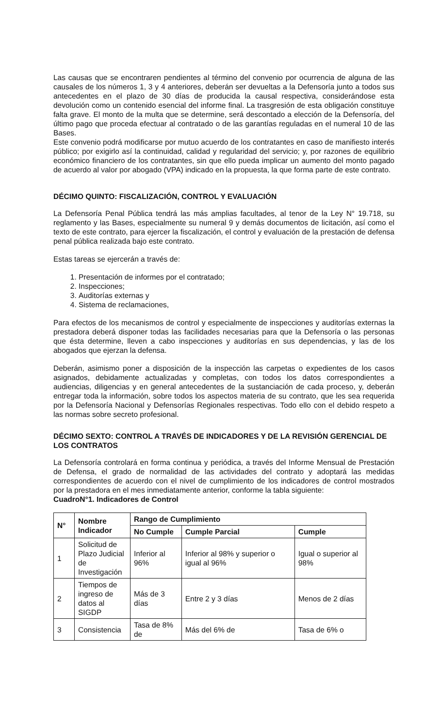Las causas que se encontraren pendientes al término del convenio por ocurrencia de alguna de las causales de los números 1, 3 y 4 anteriores, deberán ser devueltas a la Defensoría junto a todos sus antecedentes en el plazo de 30 días de producida la causal respectiva, considerándose esta devolución como un contenido esencial del informe final. La trasgresión de esta obligación constituye falta grave. El monto de la multa que se determine, será descontado a elección de la Defensoría, del último pago que proceda efectuar al contratado o de las garantías reguladas en el numeral 10 de las Bases.
Este convenio podrá modificarse por mutuo acuerdo de los contratantes en caso de manifiesto interés público; por exigirlo así la continuidad, calidad y regularidad del servicio; y, por razones de equilibrio económico financiero de los contratantes, sin que ello pueda implicar un aumento del monto pagado de acuerdo al valor por abogado (VPA) indicado en la propuesta, la que forma parte de este contrato.
DÉCIMO QUINTO: FISCALIZACIÓN, CONTROL Y EVALUACIÓN
La Defensoría Penal Pública tendrá las más amplias facultades, al tenor de la Ley N° 19.718, su reglamento y las Bases, especialmente su numeral 9 y demás documentos de licitación, así como el texto de este contrato, para ejercer la fiscalización, el control y evaluación de la prestación de defensa penal pública realizada bajo este contrato.
Estas tareas se ejercerán a través de:
1. Presentación de informes por el contratado;
2. Inspecciones;
3. Auditorías externas y
4. Sistema de reclamaciones,
Para efectos de los mecanismos de control y especialmente de inspecciones y auditorías externas la prestadora deberá disponer todas las facilidades necesarias para que la Defensoría o las personas que ésta determine, lleven a cabo inspecciones y auditorías en sus dependencias, y las de los abogados que ejerzan la defensa.
Deberán, asimismo poner a disposición de la inspección las carpetas o expedientes de los casos asignados, debidamente actualizadas y completas, con todos los datos correspondientes a audiencias, diligencias y en general antecedentes de la sustanciación de cada proceso, y, deberán entregar toda la información, sobre todos los aspectos materia de su contrato, que les sea requerida por la Defensoría Nacional y Defensorías Regionales respectivas. Todo ello con el debido respeto a las normas sobre secreto profesional.
DÉCIMO SEXTO: CONTROL A TRAVÉS DE INDICADORES Y DE LA REVISIÓN GERENCIAL DE LOS CONTRATOS
La Defensoría controlará en forma continua y periódica, a través del Informe Mensual de Prestación de Defensa, el grado de normalidad de las actividades del contrato y adoptará las medidas correspondientes de acuerdo con el nivel de cumplimiento de los indicadores de control mostrados por la prestadora en el mes inmediatamente anterior, conforme la tabla siguiente:
CuadroN°1. Indicadores de Control
| N° | Nombre Indicador | Rango de Cumplimiento | | |
| --- | --- | --- | --- | --- |
| | | No Cumple | Cumple Parcial | Cumple |
| 1 | Solicitud de Plazo Judicial de Investigación | Inferior al 96% | Inferior al 98% y superior o igual al 96% | Igual o superior al 98% |
| 2 | Tiempos de ingreso de datos al SIGDP | Más de 3 días | Entre 2 y 3 días | Menos de 2 días |
| 3 | Consistencia | Tasa de 8% de | Más del 6% de | Tasa de 6% o |